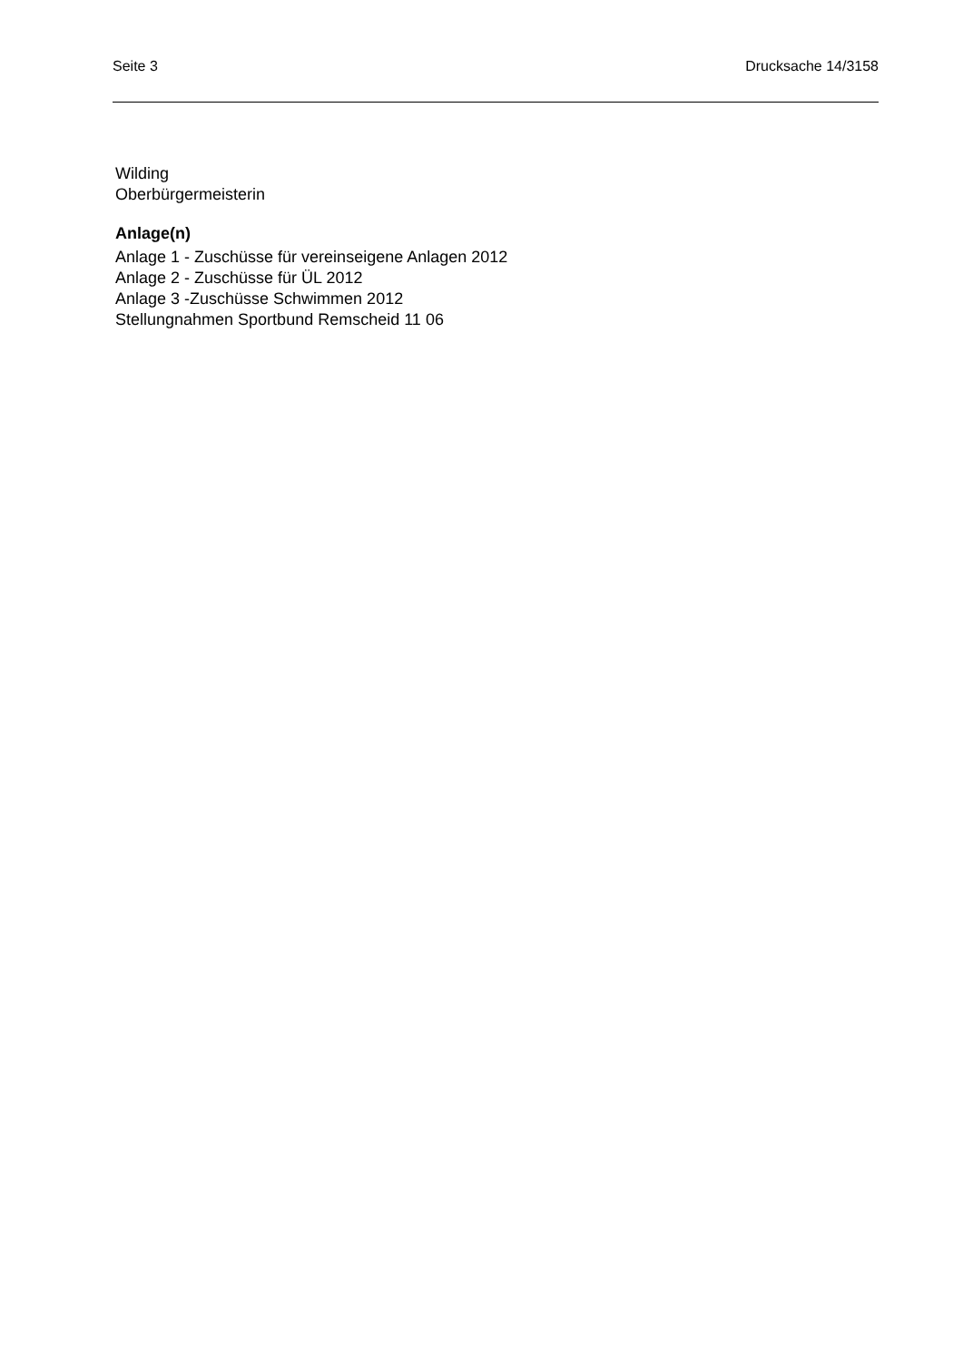Seite 3 Drucksache 14/3158
Wilding
Oberbürgermeisterin
Anlage(n)
Anlage 1 - Zuschüsse für vereinseigene Anlagen 2012
Anlage 2 - Zuschüsse für ÜL 2012
Anlage 3 -Zuschüsse Schwimmen 2012
Stellungnahmen Sportbund Remscheid 11 06